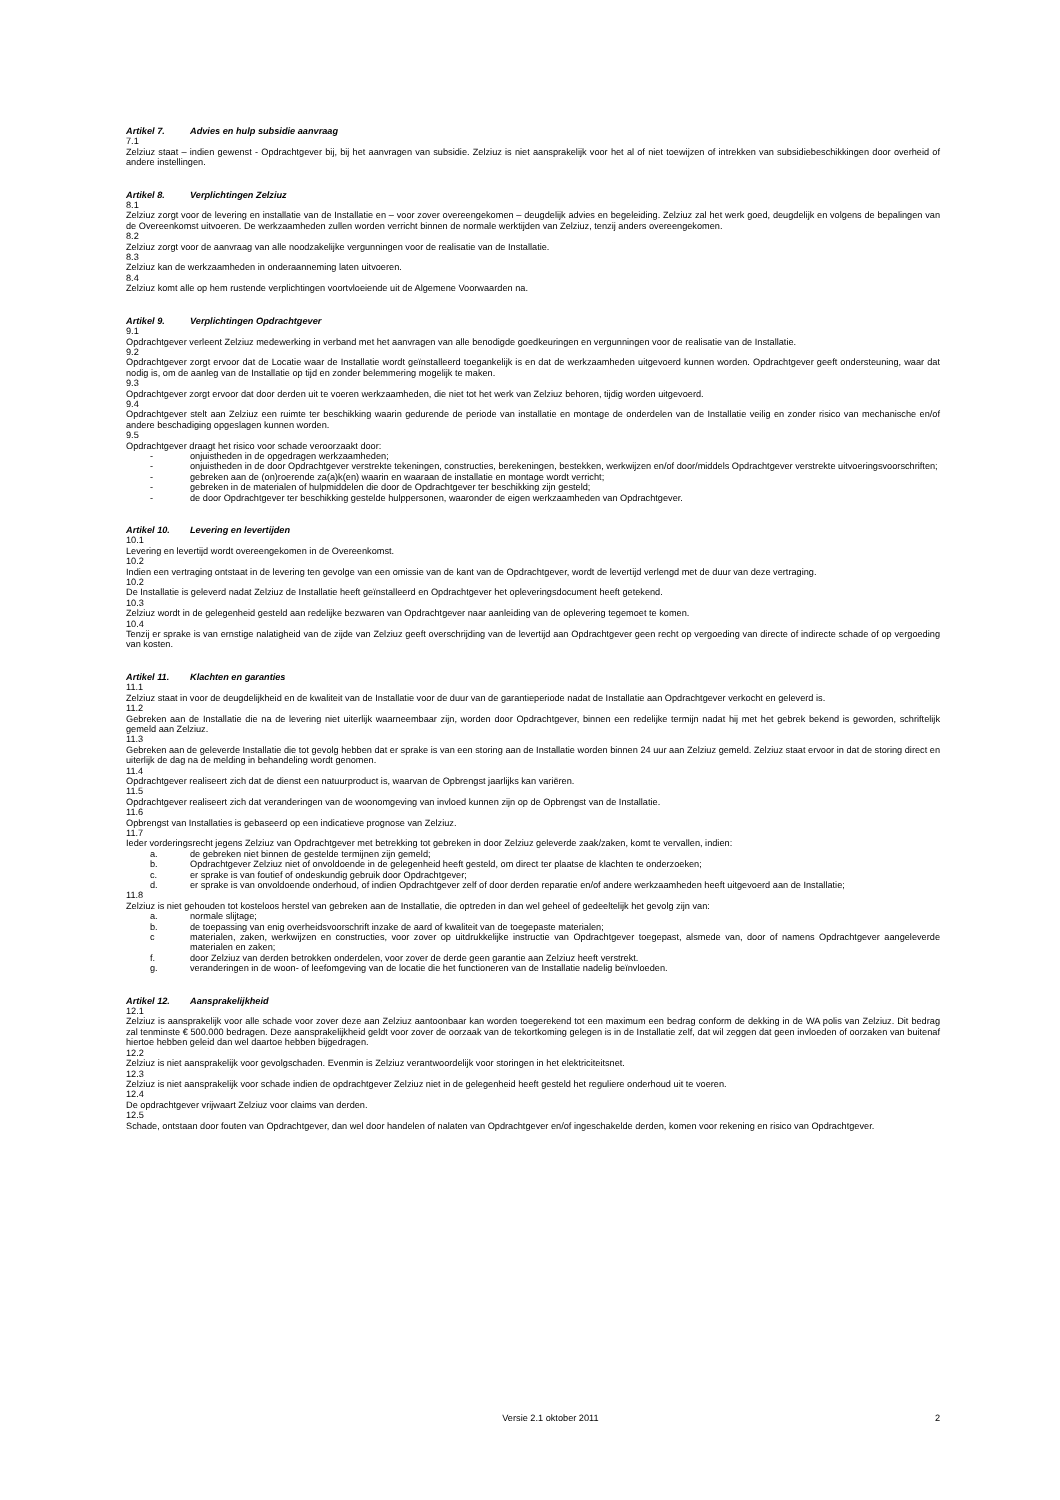Artikel 7. Advies en hulp subsidie aanvraag
7.1
Zelziuz staat – indien gewenst - Opdrachtgever bij, bij het aanvragen van subsidie. Zelziuz is niet aansprakelijk voor het al of niet toewijzen of intrekken van subsidiebeschikkingen door overheid of andere instellingen.
Artikel 8. Verplichtingen Zelziuz
8.1
Zelziuz zorgt voor de levering en installatie van de Installatie en – voor zover overeengekomen – deugdelijk advies en begeleiding. Zelziuz zal het werk goed, deugdelijk en volgens de bepalingen van de Overeenkomst uitvoeren. De werkzaamheden zullen worden verricht binnen de normale werktijden van Zelziuz, tenzij anders overeengekomen.
8.2
Zelziuz zorgt voor de aanvraag van alle noodzakelijke vergunningen voor de realisatie van de Installatie.
8.3
Zelziuz kan de werkzaamheden in onderaanneming laten uitvoeren.
8.4
Zelziuz komt alle op hem rustende verplichtingen voortvloeiende uit de Algemene Voorwaarden na.
Artikel 9. Verplichtingen Opdrachtgever
9.1
Opdrachtgever verleent Zelziuz medewerking in verband met het aanvragen van alle benodigde goedkeuringen en vergunningen voor de realisatie van de Installatie.
9.2
Opdrachtgever zorgt ervoor dat de Locatie waar de Installatie wordt geïnstalleerd toegankelijk is en dat de werkzaamheden uitgevoerd kunnen worden. Opdrachtgever geeft ondersteuning, waar dat nodig is, om de aanleg van de Installatie op tijd en zonder belemmering mogelijk te maken.
9.3
Opdrachtgever zorgt ervoor dat door derden uit te voeren werkzaamheden, die niet tot het werk van Zelziuz behoren, tijdig worden uitgevoerd.
9.4
Opdrachtgever stelt aan Zelziuz een ruimte ter beschikking waarin gedurende de periode van installatie en montage de onderdelen van de Installatie veilig en zonder risico van mechanische en/of andere beschadiging opgeslagen kunnen worden.
9.5
Opdrachtgever draagt het risico voor schade veroorzaakt door:
- onjuistheden in de opgedragen werkzaamheden;
- onjuistheden in de door Opdrachtgever verstrekte tekeningen, constructies, berekeningen, bestekken, werkwijzen en/of door/middels Opdrachtgever verstrekte uitvoeringsvoorschriften;
- gebreken aan de (on)roerende za(a)k(en) waarin en waaraan de installatie en montage wordt verricht;
- gebreken in de materialen of hulpmiddelen die door de Opdrachtgever ter beschikking zijn gesteld;
- de door Opdrachtgever ter beschikking gestelde hulppersonen, waaronder de eigen werkzaamheden van Opdrachtgever.
Artikel 10. Levering en levertijden
10.1
Levering en levertijd wordt overeengekomen in de Overeenkomst.
10.2
Indien een vertraging ontstaat in de levering ten gevolge van een omissie van de kant van de Opdrachtgever, wordt de levertijd verlengd met de duur van deze vertraging.
10.2
De Installatie is geleverd nadat Zelziuz de Installatie heeft geïnstalleerd en Opdrachtgever het opleveringsdocument heeft getekend.
10.3
Zelziuz wordt in de gelegenheid gesteld aan redelijke bezwaren van Opdrachtgever naar aanleiding van de oplevering tegemoet te komen.
10.4
Tenzij er sprake is van ernstige nalatigheid van de zijde van Zelziuz geeft overschrijding van de levertijd aan Opdrachtgever geen recht op vergoeding van directe of indirecte schade of op vergoeding van kosten.
Artikel 11. Klachten en garanties
11.1
Zelziuz staat in voor de deugdelijkheid en de kwaliteit van de Installatie voor de duur van de garantieperiode nadat de Installatie aan Opdrachtgever verkocht en geleverd is.
11.2
Gebreken aan de Installatie die na de levering niet uiterlijk waarneembaar zijn, worden door Opdrachtgever, binnen een redelijke termijn nadat hij met het gebrek bekend is geworden, schriftelijk gemeld aan Zelziuz.
11.3
Gebreken aan de geleverde Installatie die tot gevolg hebben dat er sprake is van een storing aan de Installatie worden binnen 24 uur aan Zelziuz gemeld. Zelziuz staat ervoor in dat de storing direct en uiterlijk de dag na de melding in behandeling wordt genomen.
11.4
Opdrachtgever realiseert zich dat de dienst een natuurproduct is, waarvan de Opbrengst jaarlijks kan variëren.
11.5
Opdrachtgever realiseert zich dat veranderingen van de woonomgeving van invloed kunnen zijn op de Opbrengst van de Installatie.
11.6
Opbrengst van Installaties is gebaseerd op een indicatieve prognose van Zelziuz.
11.7
Ieder vorderingsrecht jegens Zelziuz van Opdrachtgever met betrekking tot gebreken in door Zelziuz geleverde zaak/zaken, komt te vervallen, indien:
a. de gebreken niet binnen de gestelde termijnen zijn gemeld;
b. Opdrachtgever Zelziuz niet of onvoldoende in de gelegenheid heeft gesteld, om direct ter plaatse de klachten te onderzoeken;
c. er sprake is van foutief of ondeskundig gebruik door Opdrachtgever;
d. er sprake is van onvoldoende onderhoud, of indien Opdrachtgever zelf of door derden reparatie en/of andere werkzaamheden heeft uitgevoerd aan de Installatie;
11.8
Zelziuz is niet gehouden tot kosteloos herstel van gebreken aan de Installatie, die optreden in dan wel geheel of gedeeltelijk het gevolg zijn van:
a. normale slijtage;
b. de toepassing van enig overheidsvoorschrift inzake de aard of kwaliteit van de toegepaste materialen;
c materialen, zaken, werkwijzen en constructies, voor zover op uitdrukkelijke instructie van Opdrachtgever toegepast, alsmede van, door of namens Opdrachtgever aangeleverde materialen en zaken;
f. door Zelziuz van derden betrokken onderdelen, voor zover de derde geen garantie aan Zelziuz heeft verstrekt.
g. veranderingen in de woon- of leefomgeving van de locatie die het functioneren van de Installatie nadelig beïnvloeden.
Artikel 12. Aansprakelijkheid
12.1
Zelziuz is aansprakelijk voor alle schade voor zover deze aan Zelziuz aantoonbaar kan worden toegerekend tot een maximum een bedrag conform de dekking in de WA polis van Zelziuz. Dit bedrag zal tenminste € 500.000 bedragen. Deze aansprakelijkheid geldt voor zover de oorzaak van de tekortkoming gelegen is in de Installatie zelf, dat wil zeggen dat geen invloeden of oorzaken van buitenaf hiertoe hebben geleid dan wel daartoe hebben bijgedragen.
12.2
Zelziuz is niet aansprakelijk voor gevolgschaden. Evenmin is Zelziuz verantwoordelijk voor storingen in het elektriciteitsnet.
12.3
Zelziuz is niet aansprakelijk voor schade indien de opdrachtgever Zelziuz niet in de gelegenheid heeft gesteld het reguliere onderhoud uit te voeren.
12.4
De opdrachtgever vrijwaart Zelziuz voor claims van derden.
12.5
Schade, ontstaan door fouten van Opdrachtgever, dan wel door handelen of nalaten van Opdrachtgever en/of ingeschakelde derden, komen voor rekening en risico van Opdrachtgever.
Versie 2.1 oktober 2011 2